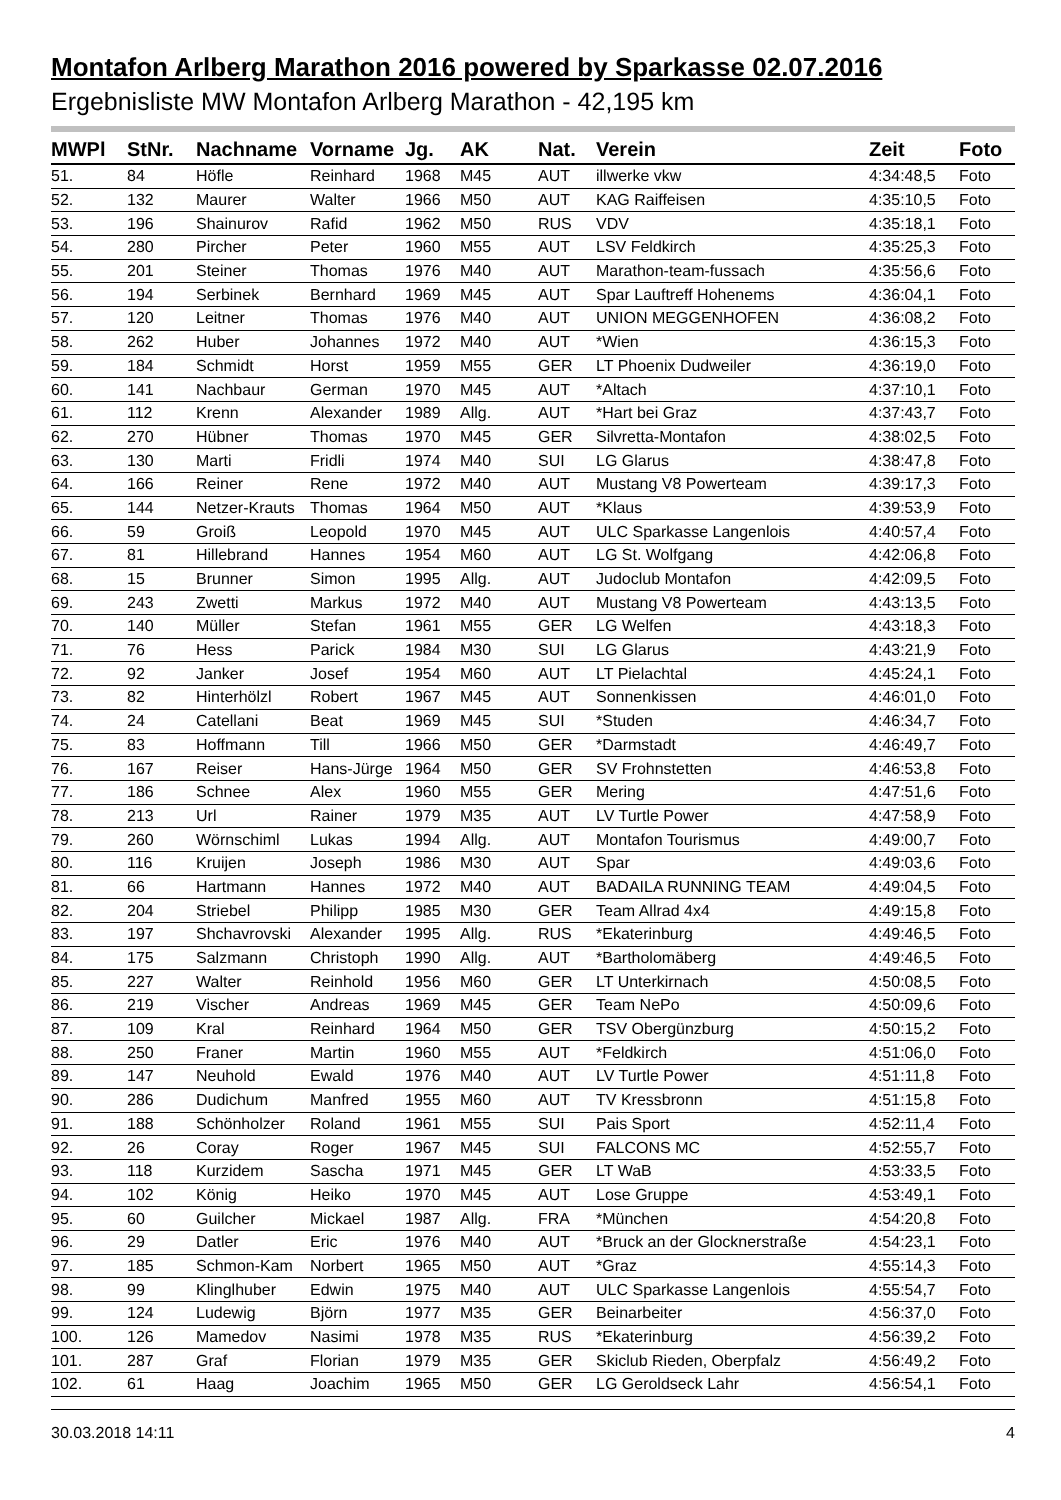Montafon Arlberg Marathon 2016 powered by Sparkasse 02.07.2016
Ergebnisliste MW Montafon Arlberg Marathon - 42,195 km
| MWPl | StNr. | Nachname | Vorname | Jg. | AK | Nat. | Verein | Zeit | Foto |
| --- | --- | --- | --- | --- | --- | --- | --- | --- | --- |
| 51. | 84 | Höfle | Reinhard | 1968 | M45 | AUT | illwerke vkw | 4:34:48,5 | Foto |
| 52. | 132 | Maurer | Walter | 1966 | M50 | AUT | KAG Raiffeisen | 4:35:10,5 | Foto |
| 53. | 196 | Shainurov | Rafid | 1962 | M50 | RUS | VDV | 4:35:18,1 | Foto |
| 54. | 280 | Pircher | Peter | 1960 | M55 | AUT | LSV Feldkirch | 4:35:25,3 | Foto |
| 55. | 201 | Steiner | Thomas | 1976 | M40 | AUT | Marathon-team-fussach | 4:35:56,6 | Foto |
| 56. | 194 | Serbinek | Bernhard | 1969 | M45 | AUT | Spar Lauftreff Hohenems | 4:36:04,1 | Foto |
| 57. | 120 | Leitner | Thomas | 1976 | M40 | AUT | UNION MEGGENHOFEN | 4:36:08,2 | Foto |
| 58. | 262 | Huber | Johannes | 1972 | M40 | AUT | *Wien | 4:36:15,3 | Foto |
| 59. | 184 | Schmidt | Horst | 1959 | M55 | GER | LT Phoenix Dudweiler | 4:36:19,0 | Foto |
| 60. | 141 | Nachbaur | German | 1970 | M45 | AUT | *Altach | 4:37:10,1 | Foto |
| 61. | 112 | Krenn | Alexander | 1989 | Allg. | AUT | *Hart bei Graz | 4:37:43,7 | Foto |
| 62. | 270 | Hübner | Thomas | 1970 | M45 | GER | Silvretta-Montafon | 4:38:02,5 | Foto |
| 63. | 130 | Marti | Fridli | 1974 | M40 | SUI | LG Glarus | 4:38:47,8 | Foto |
| 64. | 166 | Reiner | Rene | 1972 | M40 | AUT | Mustang V8 Powerteam | 4:39:17,3 | Foto |
| 65. | 144 | Netzer-Krauts | Thomas | 1964 | M50 | AUT | *Klaus | 4:39:53,9 | Foto |
| 66. | 59 | Groiß | Leopold | 1970 | M45 | AUT | ULC Sparkasse Langenlois | 4:40:57,4 | Foto |
| 67. | 81 | Hillebrand | Hannes | 1954 | M60 | AUT | LG St. Wolfgang | 4:42:06,8 | Foto |
| 68. | 15 | Brunner | Simon | 1995 | Allg. | AUT | Judoclub Montafon | 4:42:09,5 | Foto |
| 69. | 243 | Zwetti | Markus | 1972 | M40 | AUT | Mustang V8 Powerteam | 4:43:13,5 | Foto |
| 70. | 140 | Müller | Stefan | 1961 | M55 | GER | LG Welfen | 4:43:18,3 | Foto |
| 71. | 76 | Hess | Parick | 1984 | M30 | SUI | LG Glarus | 4:43:21,9 | Foto |
| 72. | 92 | Janker | Josef | 1954 | M60 | AUT | LT Pielachtal | 4:45:24,1 | Foto |
| 73. | 82 | Hinterhölzl | Robert | 1967 | M45 | AUT | Sonnenkissen | 4:46:01,0 | Foto |
| 74. | 24 | Catellani | Beat | 1969 | M45 | SUI | *Studen | 4:46:34,7 | Foto |
| 75. | 83 | Hoffmann | Till | 1966 | M50 | GER | *Darmstadt | 4:46:49,7 | Foto |
| 76. | 167 | Reiser | Hans-Jürge | 1964 | M50 | GER | SV Frohnstetten | 4:46:53,8 | Foto |
| 77. | 186 | Schnee | Alex | 1960 | M55 | GER | Mering | 4:47:51,6 | Foto |
| 78. | 213 | Url | Rainer | 1979 | M35 | AUT | LV Turtle Power | 4:47:58,9 | Foto |
| 79. | 260 | Wörnschiml | Lukas | 1994 | Allg. | AUT | Montafon Tourismus | 4:49:00,7 | Foto |
| 80. | 116 | Kruijen | Joseph | 1986 | M30 | AUT | Spar | 4:49:03,6 | Foto |
| 81. | 66 | Hartmann | Hannes | 1972 | M40 | AUT | BADAILA RUNNING TEAM | 4:49:04,5 | Foto |
| 82. | 204 | Striebel | Philipp | 1985 | M30 | GER | Team Allrad 4x4 | 4:49:15,8 | Foto |
| 83. | 197 | Shchavrovski | Alexander | 1995 | Allg. | RUS | *Ekaterinburg | 4:49:46,5 | Foto |
| 84. | 175 | Salzmann | Christoph | 1990 | Allg. | AUT | *Bartholomäberg | 4:49:46,5 | Foto |
| 85. | 227 | Walter | Reinhold | 1956 | M60 | GER | LT Unterkirnach | 4:50:08,5 | Foto |
| 86. | 219 | Vischer | Andreas | 1969 | M45 | GER | Team NePo | 4:50:09,6 | Foto |
| 87. | 109 | Kral | Reinhard | 1964 | M50 | GER | TSV Obergünzburg | 4:50:15,2 | Foto |
| 88. | 250 | Franer | Martin | 1960 | M55 | AUT | *Feldkirch | 4:51:06,0 | Foto |
| 89. | 147 | Neuhold | Ewald | 1976 | M40 | AUT | LV Turtle Power | 4:51:11,8 | Foto |
| 90. | 286 | Dudichum | Manfred | 1955 | M60 | AUT | TV Kressbronn | 4:51:15,8 | Foto |
| 91. | 188 | Schönholzer | Roland | 1961 | M55 | SUI | Pais Sport | 4:52:11,4 | Foto |
| 92. | 26 | Coray | Roger | 1967 | M45 | SUI | FALCONS MC | 4:52:55,7 | Foto |
| 93. | 118 | Kurzidem | Sascha | 1971 | M45 | GER | LT WaB | 4:53:33,5 | Foto |
| 94. | 102 | König | Heiko | 1970 | M45 | AUT | Lose Gruppe | 4:53:49,1 | Foto |
| 95. | 60 | Guilcher | Mickael | 1987 | Allg. | FRA | *München | 4:54:20,8 | Foto |
| 96. | 29 | Datler | Eric | 1976 | M40 | AUT | *Bruck an der Glocknerstraße | 4:54:23,1 | Foto |
| 97. | 185 | Schmon-Kam | Norbert | 1965 | M50 | AUT | *Graz | 4:55:14,3 | Foto |
| 98. | 99 | Klinglhuber | Edwin | 1975 | M40 | AUT | ULC Sparkasse Langenlois | 4:55:54,7 | Foto |
| 99. | 124 | Ludewig | Björn | 1977 | M35 | GER | Beinarbeiter | 4:56:37,0 | Foto |
| 100. | 126 | Mamedov | Nasimi | 1978 | M35 | RUS | *Ekaterinburg | 4:56:39,2 | Foto |
| 101. | 287 | Graf | Florian | 1979 | M35 | GER | Skiclub Rieden, Oberpfalz | 4:56:49,2 | Foto |
| 102. | 61 | Haag | Joachim | 1965 | M50 | GER | LG Geroldseck Lahr | 4:56:54,1 | Foto |
30.03.2018 14:11 4